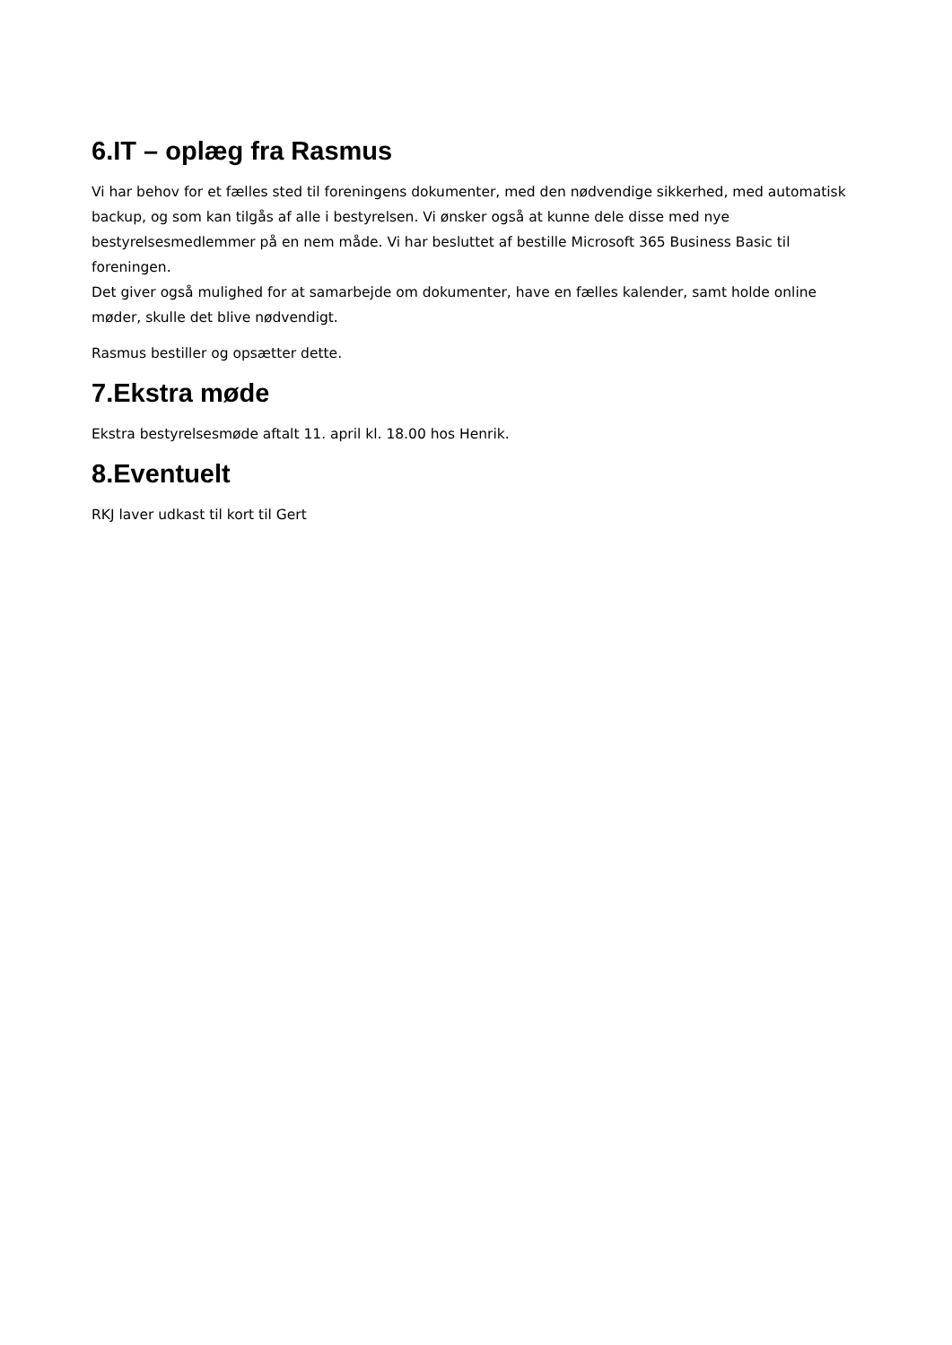6.IT – oplæg fra Rasmus
Vi har behov for et fælles sted til foreningens dokumenter, med den nødvendige sikkerhed, med automatisk backup, og som kan tilgås af alle i bestyrelsen. Vi ønsker også at kunne dele disse med nye bestyrelsesmedlemmer på en nem måde. Vi har besluttet af bestille Microsoft 365 Business Basic til foreningen.
Det giver også mulighed for at samarbejde om dokumenter, have en fælles kalender, samt holde online møder, skulle det blive nødvendigt.
Rasmus bestiller og opsætter dette.
7.Ekstra møde
Ekstra bestyrelsesmøde aftalt 11. april kl. 18.00 hos Henrik.
8.Eventuelt
RKJ laver udkast til kort til Gert